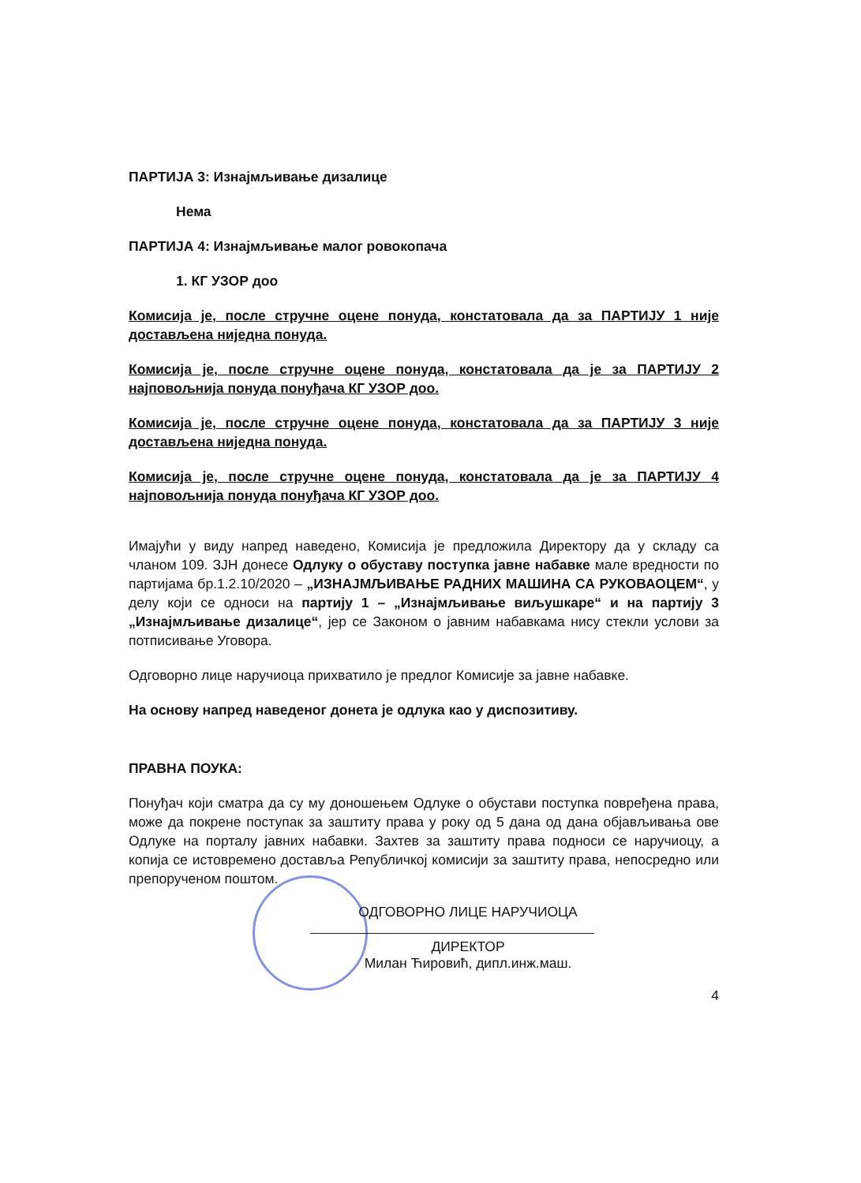ПАРТИЈА 3: Изнајмљивање дизалице
Нема
ПАРТИЈА 4: Изнајмљивање малог ровокопача
1. КГ УЗОР доо
Комисија је, после стручне оцене понуда, констатовала да за ПАРТИЈУ 1 није достављена ниједна понуда.
Комисија је, после стручне оцене понуда, констатовала да је за ПАРТИЈУ 2 најповољнија понуда понуђача КГ УЗОР доо.
Комисија је, после стручне оцене понуда, констатовала да за ПАРТИЈУ 3 није достављена ниједна понуда.
Комисија је, после стручне оцене понуда, констатовала да је за ПАРТИЈУ 4 најповољнија понуда понуђача КГ УЗОР доо.
Имајући у виду напред наведено, Комисија је предложила Директору да у складу са чланом 109. ЗЈН донесе Одлуку о обуставу поступка јавне набавке мале вредности по партијама бр.1.2.10/2020 – „ИЗНАЈМЉИВАЊЕ РАДНИХ МАШИНА СА РУКОВАОЦЕМ“, у делу који се односи на партију 1 – „Изнајмљивање виљушкаре“ и на партију 3 „Изнајмљивање дизалице“, јер се Законом о јавним набавкама нису стекли услови за потписивање Уговора.
Одговорно лице наручиоца прихватило је предлог Комисије за јавне набавке.
На основу напред наведеног донета је одлука као у диспозитиву.
ПРАВНА ПОУКА:
Понуђач који сматра да су му доношењем Одлуке о обустави поступка повређена права, може да покрене поступак за заштиту права у року од 5 дана од дана објављивања ове Одлуке на порталу јавних набавки. Захтев за заштиту права подноси се наручиоцу, а копија се истовремено доставља Републичкој комисији за заштиту права, непосредно или препорученом поштом.
ОДГОВОРНО ЛИЦЕ НАРУЧИОЦА
ДИРЕКТОР
Милан Ћировић, дипл.инж.маш.
4